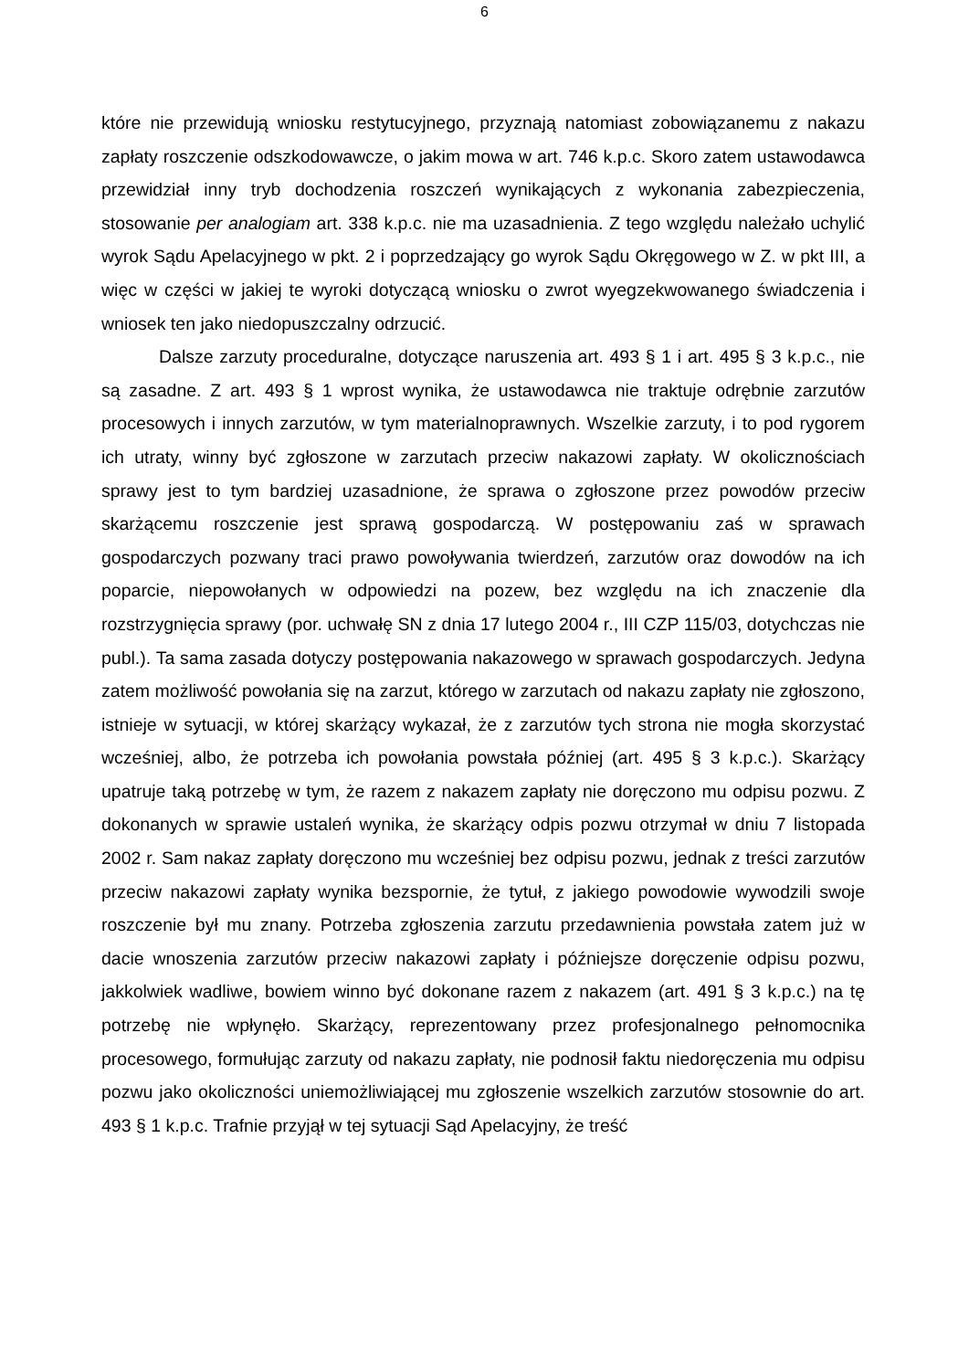6
które nie przewidują wniosku restytucyjnego, przyznają natomiast zobowiązanemu z nakazu zapłaty roszczenie odszkodowawcze, o jakim mowa w art. 746 k.p.c. Skoro zatem ustawodawca przewidział inny tryb dochodzenia roszczeń wynikających z wykonania zabezpieczenia, stosowanie per analogiam art. 338 k.p.c. nie ma uzasadnienia. Z tego względu należało uchylić wyrok Sądu Apelacyjnego w pkt. 2 i poprzedzający go wyrok Sądu Okręgowego w Z. w pkt III, a więc w części w jakiej te wyroki dotyczącą wniosku o zwrot wyegzekwowanego świadczenia i wniosek ten jako niedopuszczalny odrzucić.
Dalsze zarzuty proceduralne, dotyczące naruszenia art. 493 § 1 i art. 495 § 3 k.p.c., nie są zasadne. Z art. 493 § 1 wprost wynika, że ustawodawca nie traktuje odrębnie zarzutów procesowych i innych zarzutów, w tym materialnoprawnych. Wszelkie zarzuty, i to pod rygorem ich utraty, winny być zgłoszone w zarzutach przeciw nakazowi zapłaty. W okolicznościach sprawy jest to tym bardziej uzasadnione, że sprawa o zgłoszone przez powodów przeciw skarżącemu roszczenie jest sprawą gospodarczą. W postępowaniu zaś w sprawach gospodarczych pozwany traci prawo powoływania twierdzeń, zarzutów oraz dowodów na ich poparcie, niepowołanych w odpowiedzi na pozew, bez względu na ich znaczenie dla rozstrzygnięcia sprawy (por. uchwałę SN z dnia 17 lutego 2004 r., III CZP 115/03, dotychczas nie publ.). Ta sama zasada dotyczy postępowania nakazowego w sprawach gospodarczych. Jedyna zatem możliwość powołania się na zarzut, którego w zarzutach od nakazu zapłaty nie zgłoszono, istnieje w sytuacji, w której skarżący wykazał, że z zarzutów tych strona nie mogła skorzystać wcześniej, albo, że potrzeba ich powołania powstała później (art. 495 § 3 k.p.c.). Skarżący upatruje taką potrzebę w tym, że razem z nakazem zapłaty nie doręczono mu odpisu pozwu. Z dokonanych w sprawie ustaleń wynika, że skarżący odpis pozwu otrzymał w dniu 7 listopada 2002 r. Sam nakaz zapłaty doręczono mu wcześniej bez odpisu pozwu, jednak z treści zarzutów przeciw nakazowi zapłaty wynika bezspornie, że tytuł, z jakiego powodowie wywodzili swoje roszczenie był mu znany. Potrzeba zgłoszenia zarzutu przedawnienia powstała zatem już w dacie wnoszenia zarzutów przeciw nakazowi zapłaty i późniejsze doręczenie odpisu pozwu, jakkolwiek wadliwe, bowiem winno być dokonane razem z nakazem (art. 491 § 3 k.p.c.) na tę potrzebę nie wpłynęło. Skarżący, reprezentowany przez profesjonalnego pełnomocnika procesowego, formułując zarzuty od nakazu zapłaty, nie podnosił faktu niedoręczenia mu odpisu pozwu jako okoliczności uniemożliwiającej mu zgłoszenie wszelkich zarzutów stosownie do art. 493 § 1 k.p.c. Trafnie przyjął w tej sytuacji Sąd Apelacyjny, że treść